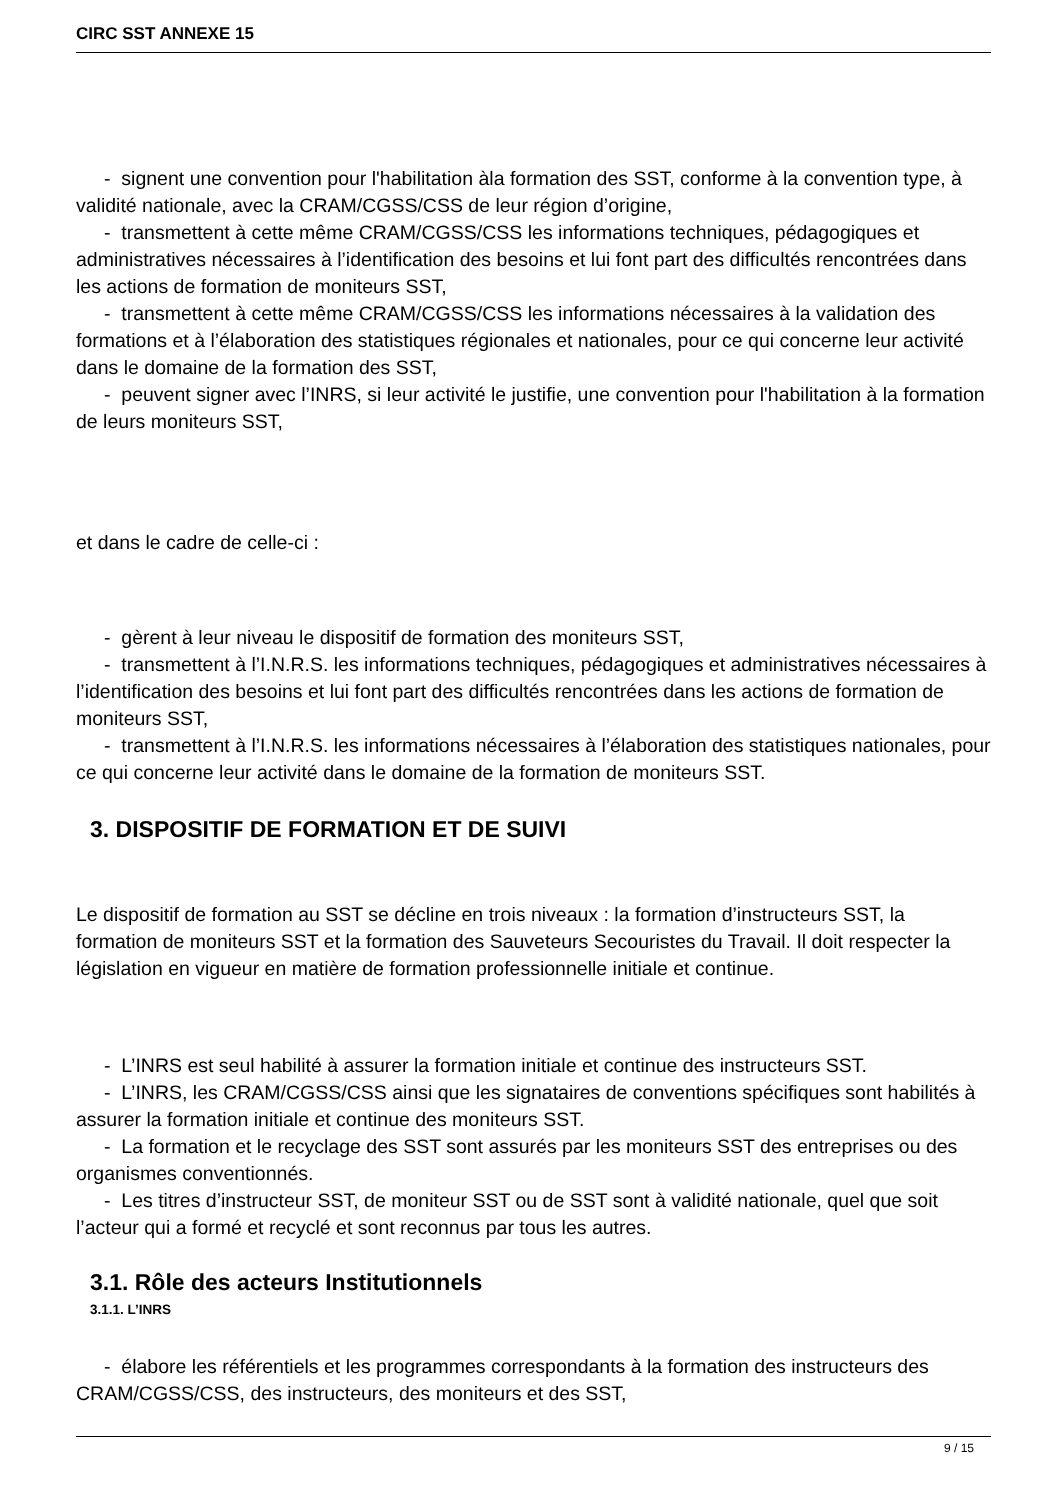CIRC SST ANNEXE 15
- signent une convention pour l'habilitation àla formation des SST, conforme à la convention type, à validité nationale, avec la CRAM/CGSS/CSS de leur région d’origine,
- transmettent à cette même CRAM/CGSS/CSS les informations techniques, pédagogiques et administratives nécessaires à l’identification des besoins et lui font part des difficultés rencontrées dans les actions de formation de moniteurs SST,
- transmettent à cette même CRAM/CGSS/CSS les informations nécessaires à la validation des formations et à l’élaboration des statistiques régionales et nationales, pour ce qui concerne leur activité dans le domaine de la formation des SST,
- peuvent signer avec l’INRS, si leur activité le justifie, une convention pour l'habilitation à la formation de leurs moniteurs SST,
et dans le cadre de celle-ci :
- gèrent à leur niveau le dispositif de formation des moniteurs SST,
- transmettent à l’I.N.R.S. les informations techniques, pédagogiques et administratives nécessaires à l’identification des besoins et lui font part des difficultés rencontrées dans les actions de formation de moniteurs SST,
- transmettent à l’I.N.R.S. les informations nécessaires à l’élaboration des statistiques nationales, pour ce qui concerne leur activité dans le domaine de la formation de moniteurs SST.
3. DISPOSITIF DE FORMATION ET DE SUIVI
Le dispositif de formation au SST se décline en trois niveaux : la formation d’instructeurs SST, la formation de moniteurs SST et la formation des Sauveteurs Secouristes du Travail. Il doit respecter la législation en vigueur en matière de formation professionnelle initiale et continue.
- L’INRS est seul habilité à assurer la formation initiale et continue des instructeurs SST.
- L’INRS, les CRAM/CGSS/CSS ainsi que les signataires de conventions spécifiques sont habilités à assurer la formation initiale et continue des moniteurs SST.
- La formation et le recyclage des SST sont assurés par les moniteurs SST des entreprises ou des organismes conventionnés.
- Les titres d’instructeur SST, de moniteur SST ou de SST sont à validité nationale, quel que soit l’acteur qui a formé et recyclé et sont reconnus par tous les autres.
3.1. Rôle des acteurs Institutionnels
3.1.1. L’INRS
- élabore les référentiels et les programmes correspondants à la formation des instructeurs des CRAM/CGSS/CSS, des instructeurs, des moniteurs et des SST,
9 / 15